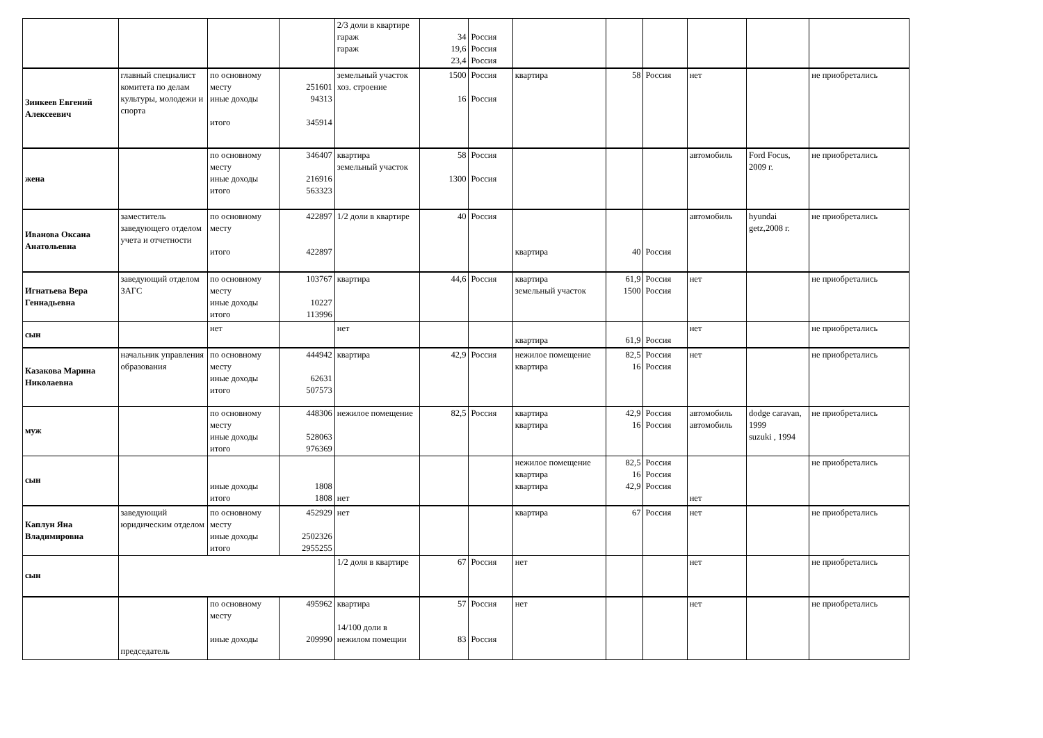| | | | | 2/3 доли в квартире гараж гараж | 34 19,6 23,4 | Россия Россия Россия | | | | | | |
| Зинкеев Евгений Алексеевич | главный специалист комитета по делам культуры, молодежи и спорта | по основному месту иные доходы итого | 251601 94313 345914 | земельный участок хоз. строение | 1500 16 | Россия Россия | квартира | 58 | Россия | нет | | не приобретались |
| жена | | по основному месту иные доходы итого | 346407 216916 563323 | квартира земельный участок | 58 1300 | Россия Россия | | | | автомобиль | Ford Focus, 2009 г. | не приобретались |
| Иванова Оксана Анатольевна | заместитель заведующего отделом учета и отчетности | по основному месту итого | 422897 422897 | 1/2 доли в квартире | 40 | Россия | квартира | 40 | Россия | автомобиль | hyundai getz,2008 г. | не приобретались |
| Игнатьева Вера Геннадьевна | заведующий отделом ЗАГС | по основному месту иные доходы итого | 103767 10227 113996 | квартира | 44,6 | Россия | квартира земельный участок | 61,9 1500 | Россия Россия | нет | | не приобретались |
| сын | | нет | | нет | | | квартира | 61,9 | Россия | нет | | не приобретались |
| Казакова Марина Николаевна | начальник управления образования | по основному месту иные доходы итого | 444942 62631 507573 | квартира | 42,9 | Россия | нежилое помещение квартира | 82,5 16 | Россия Россия | нет | | не приобретались |
| муж | | по основному месту иные доходы итого | 448306 528063 976369 | нежилое помещение | 82,5 | Россия | квартира квартира | 42,9 16 | Россия Россия | автомобиль автомобиль | dodge caravan, 1999 suzuki , 1994 | не приобретались |
| сын | | иные доходы итого | 1808 1808 | нет | | | нежилое помещение квартира квартира | 82,5 16 42,9 | Россия Россия Россия | нет | | не приобретались |
| Каплун Яна Владимировна | заведующий юридическим отделом | по основному месту иные доходы итого | 452929 2502326 2955255 | нет | | | квартира | 67 | Россия | нет | | не приобретались |
| сын | | | | 1/2 доля в квартире | 67 | Россия | нет | | | нет | | не приобретались |
| | председатель | по основному месту иные доходы | 495962 209990 | квартира 14/100 доли в нежилом помещии | 57 83 | Россия Россия | нет | | | нет | | не приобретались |